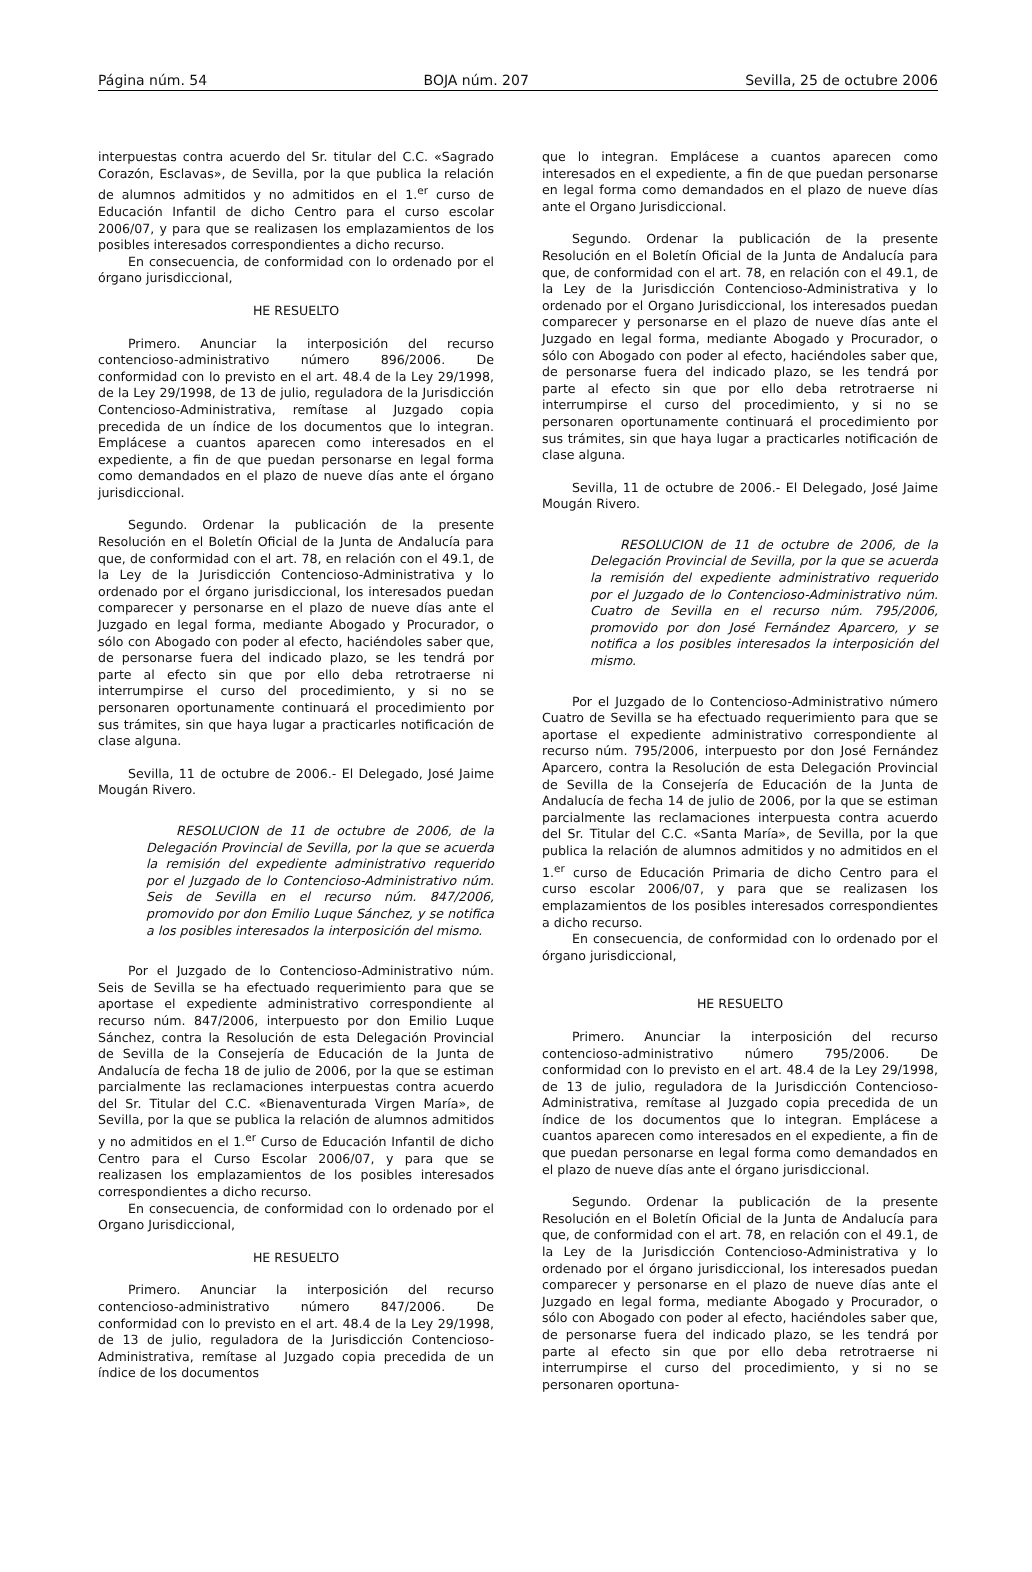Página núm. 54 BOJA núm. 207 Sevilla, 25 de octubre 2006
interpuestas contra acuerdo del Sr. titular del C.C. «Sagrado Corazón, Esclavas», de Sevilla, por la que publica la relación de alumnos admitidos y no admitidos en el 1.<sup>er</sup> curso de Educación Infantil de dicho Centro para el curso escolar 2006/07, y para que se realizasen los emplazamientos de los posibles interesados correspondientes a dicho recurso.
En consecuencia, de conformidad con lo ordenado por el órgano jurisdiccional,
HE RESUELTO
Primero. Anunciar la interposición del recurso contencioso-administrativo número 896/2006. De conformidad con lo previsto en el art. 48.4 de la Ley 29/1998, de la Ley 29/1998, de 13 de julio, reguladora de la Jurisdicción Contencioso-Administrativa, remítase al Juzgado copia precedida de un índice de los documentos que lo integran. Emplácese a cuantos aparecen como interesados en el expediente, a fin de que puedan personarse en legal forma como demandados en el plazo de nueve días ante el órgano jurisdiccional.
Segundo. Ordenar la publicación de la presente Resolución en el Boletín Oficial de la Junta de Andalucía para que, de conformidad con el art. 78, en relación con el 49.1, de la Ley de la Jurisdicción Contencioso-Administrativa y lo ordenado por el órgano jurisdiccional, los interesados puedan comparecer y personarse en el plazo de nueve días ante el Juzgado en legal forma, mediante Abogado y Procurador, o sólo con Abogado con poder al efecto, haciéndoles saber que, de personarse fuera del indicado plazo, se les tendrá por parte al efecto sin que por ello deba retrotraerse ni interrumpirse el curso del procedimiento, y si no se personaren oportunamente continuará el procedimiento por sus trámites, sin que haya lugar a practicarles notificación de clase alguna.
Sevilla, 11 de octubre de 2006.- El Delegado, José Jaime Mougán Rivero.
RESOLUCION de 11 de octubre de 2006, de la Delegación Provincial de Sevilla, por la que se acuerda la remisión del expediente administrativo requerido por el Juzgado de lo Contencioso-Administrativo núm. Seis de Sevilla en el recurso núm. 847/2006, promovido por don Emilio Luque Sánchez, y se notifica a los posibles interesados la interposición del mismo.
Por el Juzgado de lo Contencioso-Administrativo núm. Seis de Sevilla se ha efectuado requerimiento para que se aportase el expediente administrativo correspondiente al recurso núm. 847/2006, interpuesto por don Emilio Luque Sánchez, contra la Resolución de esta Delegación Provincial de Sevilla de la Consejería de Educación de la Junta de Andalucía de fecha 18 de julio de 2006, por la que se estiman parcialmente las reclamaciones interpuestas contra acuerdo del Sr. Titular del C.C. «Bienaventurada Virgen María», de Sevilla, por la que se publica la relación de alumnos admitidos y no admitidos en el 1.<sup>er</sup> Curso de Educación Infantil de dicho Centro para el Curso Escolar 2006/07, y para que se realizasen los emplazamientos de los posibles interesados correspondientes a dicho recurso.
En consecuencia, de conformidad con lo ordenado por el Organo Jurisdiccional,
HE RESUELTO
Primero. Anunciar la interposición del recurso contencioso-administrativo número 847/2006. De conformidad con lo previsto en el art. 48.4 de la Ley 29/1998, de 13 de julio, reguladora de la Jurisdicción Contencioso-Administrativa, remítase al Juzgado copia precedida de un índice de los documentos
que lo integran. Emplácese a cuantos aparecen como interesados en el expediente, a fin de que puedan personarse en legal forma como demandados en el plazo de nueve días ante el Organo Jurisdiccional.
Segundo. Ordenar la publicación de la presente Resolución en el Boletín Oficial de la Junta de Andalucía para que, de conformidad con el art. 78, en relación con el 49.1, de la Ley de la Jurisdicción Contencioso-Administrativa y lo ordenado por el Organo Jurisdiccional, los interesados puedan comparecer y personarse en el plazo de nueve días ante el Juzgado en legal forma, mediante Abogado y Procurador, o sólo con Abogado con poder al efecto, haciéndoles saber que, de personarse fuera del indicado plazo, se les tendrá por parte al efecto sin que por ello deba retrotraerse ni interrumpirse el curso del procedimiento, y si no se personaren oportunamente continuará el procedimiento por sus trámites, sin que haya lugar a practicarles notificación de clase alguna.
Sevilla, 11 de octubre de 2006.- El Delegado, José Jaime Mougán Rivero.
RESOLUCION de 11 de octubre de 2006, de la Delegación Provincial de Sevilla, por la que se acuerda la remisión del expediente administrativo requerido por el Juzgado de lo Contencioso-Administrativo núm. Cuatro de Sevilla en el recurso núm. 795/2006, promovido por don José Fernández Aparcero, y se notifica a los posibles interesados la interposición del mismo.
Por el Juzgado de lo Contencioso-Administrativo número Cuatro de Sevilla se ha efectuado requerimiento para que se aportase el expediente administrativo correspondiente al recurso núm. 795/2006, interpuesto por don José Fernández Aparcero, contra la Resolución de esta Delegación Provincial de Sevilla de la Consejería de Educación de la Junta de Andalucía de fecha 14 de julio de 2006, por la que se estiman parcialmente las reclamaciones interpuesta contra acuerdo del Sr. Titular del C.C. «Santa María», de Sevilla, por la que publica la relación de alumnos admitidos y no admitidos en el 1.<sup>er</sup> curso de Educación Primaria de dicho Centro para el curso escolar 2006/07, y para que se realizasen los emplazamientos de los posibles interesados correspondientes a dicho recurso.
En consecuencia, de conformidad con lo ordenado por el órgano jurisdiccional,
HE RESUELTO
Primero. Anunciar la interposición del recurso contencioso-administrativo número 795/2006. De conformidad con lo previsto en el art. 48.4 de la Ley 29/1998, de 13 de julio, reguladora de la Jurisdicción Contencioso-Administrativa, remítase al Juzgado copia precedida de un índice de los documentos que lo integran. Emplácese a cuantos aparecen como interesados en el expediente, a fin de que puedan personarse en legal forma como demandados en el plazo de nueve días ante el órgano jurisdiccional.
Segundo. Ordenar la publicación de la presente Resolución en el Boletín Oficial de la Junta de Andalucía para que, de conformidad con el art. 78, en relación con el 49.1, de la Ley de la Jurisdicción Contencioso-Administrativa y lo ordenado por el órgano jurisdiccional, los interesados puedan comparecer y personarse en el plazo de nueve días ante el Juzgado en legal forma, mediante Abogado y Procurador, o sólo con Abogado con poder al efecto, haciéndoles saber que, de personarse fuera del indicado plazo, se les tendrá por parte al efecto sin que por ello deba retrotraerse ni interrumpirse el curso del procedimiento, y si no se personaren oportuna-